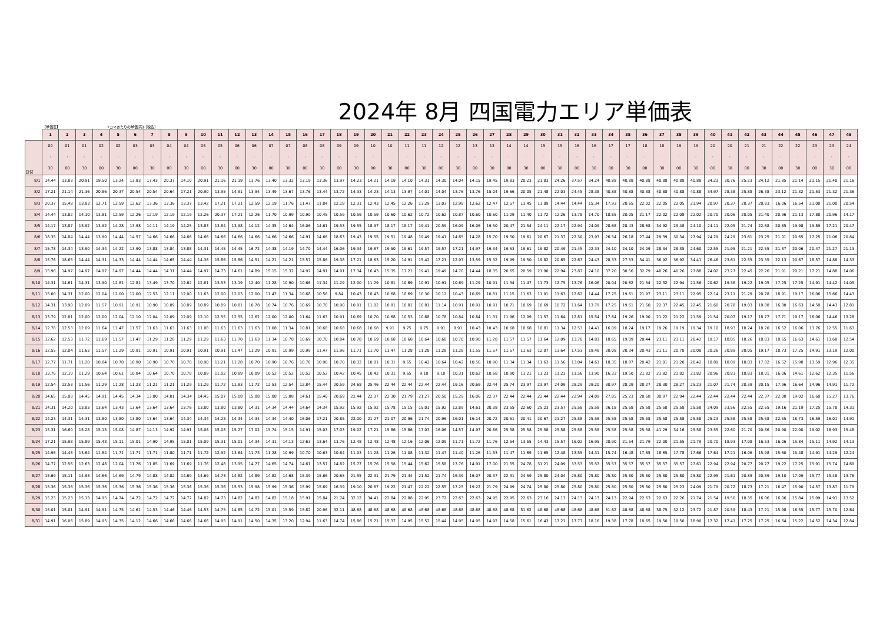2024年 8月 四国電力エリア単価表
【単価表】 1コマあたりの単価(円)［税込］
| | 1 | 2 | 3 | 4 | 5 | 6 | 7 | 8 | 9 | 10 | 11 | 12 | 13 | 14 | 15 | 16 | 17 | 18 | 19 | 20 | 21 | 22 | 23 | 24 | 25 | 26 | 27 | 28 | 29 | 30 | 31 | 32 | 33 | 34 | 35 | 36 | 37 | 38 | 39 | 40 | 41 | 42 | 43 | 44 | 45 | 46 | 47 | 48 |
| 日付 | 00 : 30 | 01 : 00 | 01 : 30 | 02 : 00 | 02 : 30 | 03 : 00 | 03 : 30 | 04 : 00 | 04 : 30 | 05 : 00 | 05 : 30 | 06 : 00 | 06 : 30 | 07 : 00 | 07 : 30 | 08 : 00 | 08 : 30 | 09 : 00 | 09 : 30 | 10 : 00 | 10 : 30 | 11 : 00 | 11 : 30 | 12 : 00 | 12 : 30 | 13 : 00 | 13 : 30 | 14 : 00 | 14 : 30 | 15 : 00 | 15 : 30 | 16 : 00 | 16 : 30 | 17 : 00 | 17 : 30 | 18 : 00 | 18 : 30 | 19 : 00 | 19 : 30 | 20 : 00 | 20 : 30 | 21 : 00 | 21 : 30 | 22 : 00 | 22 : 30 | 23 : 00 | 23 : 30 | 24 : 00 |
| 8/1 | 14.44 | 13.83 | 20.91 | 19.50 | 13.24 | 13.83 | 17.43 | 20.37 | 14.10 | 20.91 | 21.16 | 21.19 | 13.76 | 13.40 | 13.32 | 13.19 | 13.36 | 13.97 | 14.23 | 14.21 | 14.19 | 14.10 | 14.31 | 14.30 | 14.04 | 14.15 | 19.45 | 19.83 | 20.23 | 21.83 | 24.26 | 37.57 | 34.24 | 40.88 | 40.88 | 40.88 | 40.88 | 40.88 | 40.88 | 34.23 | 30.76 | 25.23 | 24.12 | 21.85 | 21.14 | 21.15 | 21.40 | 21.16 |
| 8/2 | 17.21 | 21.14 | 21.36 | 20.86 | 20.37 | 20.54 | 20.54 | 20.64 | 17.21 | 20.90 | 13.95 | 14.91 | 13.94 | 13.49 | 13.67 | 13.76 | 13.44 | 13.72 | 14.33 | 14.23 | 14.13 | 13.97 | 14.01 | 14.04 | 13.76 | 13.76 | 15.04 | 19.66 | 20.05 | 21.48 | 22.03 | 24.45 | 28.38 | 40.88 | 40.88 | 40.88 | 40.88 | 40.88 | 40.88 | 34.97 | 28.38 | 25.88 | 26.38 | 23.12 | 21.32 | 21.53 | 21.32 | 21.36 |
| 8/3 | 20.37 | 15.48 | 13.83 | 12.71 | 12.59 | 12.62 | 13.36 | 13.36 | 13.37 | 13.42 | 17.21 | 17.21 | 12.59 | 12.19 | 11.76 | 11.47 | 11.84 | 12.19 | 12.31 | 12.43 | 12.45 | 12.26 | 13.29 | 13.03 | 12.98 | 12.62 | 12.47 | 12.57 | 13.45 | 13.89 | 14.44 | 14.44 | 15.34 | 17.93 | 20.65 | 22.02 | 22.05 | 22.05 | 21.94 | 20.97 | 20.37 | 20.37 | 20.83 | 16.06 | 16.54 | 21.00 | 21.00 | 20.54 |
| 8/4 | 14.44 | 13.82 | 14.10 | 13.81 | 12.59 | 12.26 | 12.19 | 12.19 | 12.19 | 12.26 | 20.37 | 17.21 | 12.26 | 11.70 | 10.99 | 10.90 | 10.45 | 10.59 | 10.59 | 10.59 | 10.60 | 10.62 | 10.72 | 10.62 | 10.87 | 10.60 | 10.60 | 11.29 | 11.40 | 11.72 | 12.26 | 13.78 | 14.70 | 18.85 | 20.05 | 21.17 | 22.02 | 22.08 | 22.02 | 20.70 | 20.06 | 20.05 | 21.40 | 20.96 | 21.13 | 17.88 | 20.96 | 14.17 |
| 8/5 | 14.17 | 13.87 | 13.92 | 13.92 | 14.28 | 13.98 | 14.11 | 14.19 | 14.25 | 13.83 | 13.84 | 13.98 | 14.12 | 14.35 | 14.64 | 16.06 | 14.61 | 19.53 | 19.55 | 18.97 | 18.17 | 18.17 | 19.41 | 20.59 | 16.09 | 16.06 | 19.50 | 20.47 | 21.54 | 24.11 | 22.17 | 22.94 | 24.09 | 28.68 | 28.43 | 28.68 | 34.92 | 29.48 | 24.10 | 24.11 | 22.05 | 21.74 | 22.68 | 20.65 | 19.98 | 19.89 | 17.21 | 20.47 |
| 8/6 | 18.35 | 14.84 | 14.44 | 13.90 | 14.44 | 14.57 | 14.66 | 14.66 | 14.66 | 14.66 | 14.66 | 14.66 | 14.66 | 14.66 | 14.66 | 14.91 | 14.66 | 18.63 | 19.43 | 19.55 | 19.51 | 19.48 | 19.49 | 19.41 | 14.65 | 14.28 | 15.70 | 19.50 | 19.61 | 20.67 | 21.37 | 22.30 | 23.93 | 26.34 | 26.18 | 27.44 | 29.39 | 30.34 | 27.94 | 24.29 | 24.29 | 23.61 | 23.25 | 21.01 | 20.65 | 17.25 | 21.06 | 20.84 |
| 8/7 | 15.78 | 14.34 | 13.90 | 14.34 | 14.22 | 13.90 | 13.88 | 13.84 | 13.88 | 14.31 | 14.45 | 14.45 | 16.72 | 14.38 | 14.19 | 14.70 | 14.44 | 16.06 | 19.34 | 19.87 | 19.50 | 19.61 | 19.57 | 19.57 | 17.21 | 14.97 | 19.34 | 19.53 | 19.61 | 19.82 | 20.49 | 21.45 | 22.33 | 24.10 | 24.10 | 24.09 | 28.34 | 28.35 | 24.60 | 22.55 | 21.95 | 21.21 | 22.55 | 21.87 | 20.06 | 20.47 | 21.27 | 21.13 |
| 8/8 | 15.76 | 18.65 | 14.44 | 14.31 | 14.33 | 14.44 | 14.44 | 14.65 | 14.44 | 14.38 | 15.86 | 15.86 | 14.51 | 14.21 | 14.21 | 15.57 | 15.86 | 19.38 | 17.21 | 18.63 | 15.20 | 14.91 | 15.42 | 17.21 | 12.97 | 13.59 | 15.32 | 19.99 | 19.50 | 19.82 | 20.65 | 22.67 | 24.43 | 28.33 | 27.53 | 34.41 | 36.92 | 36.92 | 34.41 | 26.46 | 23.61 | 22.55 | 23.35 | 22.13 | 20.67 | 18.57 | 14.88 | 14.33 |
| 8/9 | 15.98 | 14.97 | 14.97 | 14.97 | 14.97 | 14.44 | 14.44 | 14.31 | 14.44 | 14.97 | 14.73 | 14.61 | 14.89 | 15.15 | 15.32 | 14.97 | 14.91 | 14.91 | 17.34 | 16.43 | 15.35 | 17.21 | 19.41 | 19.49 | 14.70 | 14.44 | 18.35 | 20.65 | 20.59 | 21.90 | 22.94 | 23.87 | 24.10 | 37.20 | 30.56 | 32.79 | 40.26 | 40.26 | 27.88 | 24.02 | 23.27 | 22.45 | 22.26 | 21.01 | 20.21 | 17.21 | 14.88 | 14.06 |
| 8/10 | 14.31 | 14.61 | 14.31 | 13.90 | 12.81 | 12.81 | 13.49 | 13.70 | 12.62 | 12.81 | 13.53 | 13.19 | 12.40 | 11.28 | 10.90 | 10.66 | 11.34 | 11.29 | 12.00 | 11.29 | 10.81 | 10.69 | 10.91 | 10.91 | 10.69 | 11.29 | 10.91 | 11.34 | 11.47 | 11.73 | 12.75 | 13.76 | 16.06 | 20.04 | 20.62 | 21.54 | 22.32 | 22.94 | 21.56 | 20.62 | 19.36 | 19.22 | 19.05 | 17.25 | 17.25 | 14.91 | 14.42 | 14.05 |
| 8/11 | 15.00 | 14.31 | 12.00 | 12.04 | 12.00 | 12.00 | 12.53 | 12.11 | 12.00 | 11.63 | 12.00 | 12.03 | 12.00 | 11.47 | 11.34 | 10.68 | 10.56 | 9.84 | 10.43 | 10.43 | 10.68 | 10.69 | 10.30 | 10.12 | 10.43 | 10.69 | 10.81 | 11.15 | 11.63 | 11.01 | 11.63 | 12.62 | 14.44 | 17.25 | 19.61 | 21.97 | 23.11 | 23.11 | 22.95 | 22.14 | 23.11 | 21.29 | 20.78 | 18.91 | 19.17 | 16.06 | 15.66 | 14.43 |
| 8/12 | 14.31 | 13.90 | 12.09 | 11.57 | 10.91 | 10.91 | 10.90 | 10.89 | 10.89 | 10.89 | 10.89 | 10.81 | 10.78 | 10.74 | 10.76 | 10.69 | 10.70 | 10.90 | 10.91 | 11.02 | 10.91 | 10.81 | 10.81 | 11.14 | 10.91 | 10.91 | 10.91 | 10.71 | 10.69 | 10.69 | 10.72 | 11.64 | 13.79 | 17.25 | 19.61 | 21.60 | 22.37 | 22.45 | 22.45 | 21.60 | 20.78 | 19.03 | 18.88 | 16.80 | 16.63 | 14.50 | 14.43 | 12.81 |
| 8/13 | 13.79 | 12.81 | 12.00 | 12.00 | 12.04 | 12.10 | 12.04 | 12.09 | 12.09 | 12.10 | 12.55 | 12.55 | 12.62 | 12.00 | 12.00 | 11.64 | 11.63 | 10.91 | 10.69 | 10.70 | 10.68 | 10.53 | 10.68 | 10.78 | 10.84 | 10.84 | 11.31 | 11.96 | 12.09 | 11.57 | 11.64 | 12.81 | 15.54 | 17.64 | 19.26 | 19.90 | 21.22 | 21.22 | 21.59 | 21.54 | 20.07 | 19.17 | 18.77 | 17.71 | 19.17 | 16.06 | 14.46 | 13.28 |
| 8/14 | 12.78 | 12.53 | 12.09 | 11.64 | 11.47 | 11.57 | 11.63 | 11.63 | 11.63 | 11.08 | 11.63 | 11.63 | 11.63 | 11.08 | 11.34 | 10.81 | 10.68 | 10.68 | 10.68 | 10.68 | 9.91 | 9.75 | 9.75 | 9.91 | 9.91 | 10.43 | 10.43 | 10.68 | 10.68 | 10.81 | 11.34 | 12.53 | 14.41 | 16.09 | 18.24 | 19.17 | 19.26 | 19.19 | 19.34 | 19.10 | 18.93 | 18.24 | 18.20 | 16.52 | 16.06 | 13.76 | 12.55 | 11.63 |
| 8/15 | 12.62 | 12.53 | 11.72 | 11.69 | 11.57 | 11.47 | 11.29 | 11.28 | 11.29 | 11.29 | 11.63 | 11.70 | 11.63 | 11.34 | 10.78 | 10.69 | 10.70 | 10.84 | 10.78 | 10.69 | 10.68 | 10.68 | 10.64 | 10.68 | 10.70 | 10.90 | 11.28 | 11.57 | 11.57 | 11.64 | 12.09 | 13.70 | 14.81 | 18.65 | 19.09 | 20.44 | 23.11 | 23.11 | 20.42 | 19.17 | 18.85 | 18.26 | 18.83 | 18.65 | 16.63 | 14.61 | 13.68 | 12.54 |
| 8/16 | 12.55 | 12.04 | 11.63 | 11.57 | 11.29 | 10.91 | 10.91 | 10.91 | 10.91 | 10.91 | 10.91 | 11.47 | 11.29 | 10.91 | 10.99 | 10.99 | 11.47 | 11.96 | 11.71 | 11.70 | 11.47 | 11.28 | 11.28 | 11.28 | 11.28 | 11.55 | 11.57 | 11.57 | 11.63 | 12.07 | 13.64 | 17.53 | 19.48 | 20.08 | 20.34 | 20.43 | 21.11 | 20.78 | 20.08 | 20.26 | 20.89 | 20.05 | 19.17 | 18.73 | 17.25 | 14.91 | 13.19 | 12.00 |
| 8/17 | 12.77 | 11.71 | 11.28 | 10.84 | 10.78 | 10.90 | 10.90 | 10.78 | 10.78 | 10.90 | 11.21 | 11.28 | 10.70 | 10.90 | 10.76 | 10.78 | 10.90 | 10.70 | 10.32 | 10.01 | 10.31 | 9.65 | 10.42 | 10.64 | 10.42 | 10.56 | 10.90 | 11.34 | 11.34 | 11.63 | 11.56 | 13.04 | 14.61 | 18.35 | 18.87 | 20.42 | 21.01 | 21.20 | 20.42 | 18.89 | 18.89 | 18.83 | 17.82 | 16.52 | 15.98 | 13.59 | 12.96 | 12.35 |
| 8/18 | 13.76 | 12.10 | 11.29 | 10.64 | 10.61 | 10.84 | 10.64 | 10.70 | 10.78 | 10.89 | 11.02 | 10.89 | 10.89 | 10.52 | 10.52 | 10.52 | 10.52 | 10.42 | 10.45 | 10.42 | 10.31 | 9.65 | 9.18 | 9.18 | 10.31 | 10.62 | 10.68 | 10.90 | 11.21 | 11.23 | 11.23 | 11.56 | 13.90 | 16.33 | 19.50 | 21.82 | 21.82 | 21.82 | 21.82 | 20.96 | 20.83 | 18.83 | 18.01 | 16.06 | 14.61 | 12.62 | 12.35 | 11.56 |
| 8/19 | 12.54 | 12.53 | 11.56 | 11.29 | 11.28 | 11.23 | 11.21 | 11.21 | 11.29 | 11.29 | 11.72 | 11.83 | 11.72 | 12.53 | 12.54 | 12.84 | 15.44 | 20.59 | 24.68 | 25.46 | 22.44 | 22.44 | 22.44 | 22.44 | 19.16 | 20.69 | 22.44 | 25.74 | 23.97 | 23.97 | 24.09 | 28.29 | 29.20 | 30.97 | 28.29 | 28.27 | 28.30 | 28.27 | 25.23 | 21.07 | 21.74 | 20.39 | 20.15 | 17.96 | 16.64 | 14.96 | 14.91 | 11.72 |
| 8/20 | 14.65 | 15.08 | 14.45 | 14.91 | 14.45 | 14.34 | 13.80 | 14.01 | 14.34 | 14.45 | 15.07 | 15.08 | 15.08 | 15.08 | 15.08 | 14.61 | 15.48 | 20.69 | 22.44 | 22.37 | 22.30 | 21.79 | 21.27 | 20.50 | 15.29 | 16.06 | 22.37 | 22.44 | 22.44 | 22.44 | 22.44 | 22.94 | 24.09 | 27.85 | 25.23 | 28.68 | 30.97 | 22.94 | 22.44 | 22.44 | 22.44 | 22.44 | 22.37 | 22.00 | 19.02 | 16.60 | 15.27 | 13.76 |
| 8/21 | 14.31 | 14.20 | 13.83 | 13.64 | 13.43 | 13.64 | 13.64 | 13.64 | 13.76 | 13.80 | 13.80 | 13.80 | 14.31 | 14.34 | 14.44 | 14.64 | 14.34 | 15.92 | 15.92 | 15.92 | 15.78 | 15.15 | 15.01 | 15.92 | 12.89 | 14.61 | 20.38 | 23.55 | 22.60 | 25.23 | 23.57 | 25.58 | 25.58 | 26.18 | 25.58 | 25.58 | 25.58 | 25.58 | 25.58 | 24.09 | 23.56 | 22.55 | 22.55 | 19.16 | 21.19 | 17.25 | 15.78 | 14.31 |
| 8/22 | 14.23 | 14.31 | 14.31 | 13.80 | 13.80 | 13.80 | 13.64 | 13.64 | 14.34 | 14.34 | 14.23 | 14.34 | 14.34 | 14.34 | 14.40 | 16.06 | 17.21 | 20.85 | 22.00 | 21.27 | 21.07 | 20.96 | 21.74 | 20.96 | 16.01 | 16.14 | 20.72 | 20.51 | 20.41 | 20.67 | 21.27 | 25.58 | 25.58 | 25.58 | 25.58 | 25.58 | 25.58 | 25.58 | 25.58 | 25.23 | 25.58 | 25.58 | 25.58 | 22.55 | 18.73 | 16.59 | 16.01 | 14.91 |
| 8/23 | 15.31 | 16.60 | 15.28 | 15.15 | 15.08 | 14.87 | 14.13 | 14.92 | 14.91 | 15.08 | 15.08 | 15.27 | 17.02 | 15.74 | 15.15 | 14.91 | 15.03 | 17.03 | 19.02 | 17.21 | 15.86 | 15.86 | 17.03 | 16.06 | 14.57 | 14.97 | 20.86 | 25.58 | 25.58 | 25.58 | 25.58 | 25.58 | 25.58 | 25.58 | 25.58 | 25.58 | 41.29 | 34.16 | 25.58 | 23.55 | 22.60 | 21.70 | 20.86 | 20.90 | 22.00 | 19.02 | 18.93 | 15.48 |
| 8/24 | 17.21 | 15.98 | 15.89 | 15.48 | 15.11 | 15.01 | 14.90 | 14.95 | 15.01 | 15.09 | 15.31 | 15.01 | 14.34 | 14.31 | 14.13 | 12.63 | 13.64 | 13.76 | 12.48 | 12.48 | 12.48 | 12.16 | 12.06 | 12.09 | 11.71 | 11.72 | 11.76 | 12.54 | 13.55 | 14.43 | 15.57 | 16.02 | 16.95 | 20.90 | 21.54 | 21.79 | 22.00 | 21.55 | 21.79 | 20.70 | 18.93 | 17.08 | 16.53 | 16.06 | 15.84 | 15.11 | 14.92 | 14.13 |
| 8/25 | 14.98 | 14.48 | 13.64 | 11.84 | 11.71 | 11.71 | 11.71 | 11.80 | 11.71 | 11.72 | 12.92 | 13.64 | 11.73 | 11.28 | 10.99 | 10.70 | 10.63 | 10.64 | 11.03 | 11.28 | 11.26 | 11.08 | 11.32 | 11.47 | 11.40 | 11.26 | 11.33 | 11.47 | 11.69 | 11.65 | 12.48 | 13.55 | 14.31 | 15.74 | 16.48 | 17.65 | 18.65 | 17.78 | 17.66 | 17.64 | 17.21 | 16.06 | 15.98 | 15.60 | 15.48 | 14.91 | 14.29 | 12.24 |
| 8/26 | 14.77 | 12.56 | 12.63 | 12.48 | 12.04 | 11.76 | 11.85 | 11.69 | 11.69 | 11.76 | 12.48 | 13.95 | 14.77 | 14.65 | 14.74 | 14.61 | 13.57 | 14.82 | 15.77 | 15.76 | 15.58 | 15.44 | 15.62 | 15.58 | 13.76 | 14.91 | 17.00 | 21.55 | 24.78 | 31.21 | 24.09 | 33.53 | 35.57 | 35.57 | 35.57 | 35.57 | 35.57 | 35.57 | 27.61 | 22.94 | 22.94 | 20.77 | 20.77 | 19.22 | 17.25 | 15.91 | 15.74 | 14.69 |
| 8/27 | 15.69 | 15.11 | 14.98 | 14.66 | 14.69 | 14.79 | 14.88 | 14.82 | 14.69 | 14.69 | 14.73 | 14.82 | 14.89 | 14.82 | 14.68 | 15.39 | 15.66 | 20.65 | 21.55 | 22.31 | 21.79 | 21.44 | 21.52 | 21.74 | 16.39 | 16.07 | 20.37 | 22.31 | 24.59 | 25.80 | 24.04 | 25.80 | 25.80 | 25.80 | 25.80 | 25.80 | 25.80 | 25.80 | 25.80 | 22.95 | 21.61 | 20.89 | 20.89 | 19.10 | 17.09 | 15.77 | 15.48 | 13.76 |
| 8/28 | 15.36 | 15.36 | 15.36 | 15.36 | 15.36 | 15.36 | 15.36 | 15.36 | 15.36 | 15.36 | 15.36 | 15.53 | 15.98 | 15.99 | 15.36 | 15.99 | 15.69 | 16.39 | 19.10 | 20.67 | 19.22 | 21.47 | 22.22 | 22.55 | 17.25 | 19.22 | 21.79 | 24.99 | 24.74 | 25.80 | 25.80 | 25.80 | 25.80 | 25.80 | 25.80 | 25.80 | 25.80 | 25.23 | 24.09 | 21.79 | 20.72 | 18.73 | 17.21 | 16.47 | 15.90 | 14.57 | 13.87 | 11.79 |
| 8/29 | 15.23 | 15.23 | 15.13 | 14.95 | 14.74 | 14.72 | 14.72 | 14.72 | 14.72 | 14.82 | 14.73 | 14.82 | 14.82 | 14.82 | 15.18 | 15.91 | 15.84 | 21.74 | 32.12 | 34.41 | 22.84 | 22.88 | 22.95 | 23.72 | 22.63 | 22.63 | 24.95 | 22.95 | 22.63 | 23.16 | 24.13 | 24.13 | 24.13 | 24.13 | 22.94 | 22.63 | 22.63 | 22.26 | 21.74 | 21.54 | 19.50 | 18.35 | 16.06 | 16.06 | 15.84 | 15.09 | 14.91 | 13.52 |
| 8/30 | 15.01 | 15.01 | 14.91 | 14.91 | 14.75 | 14.61 | 14.53 | 14.46 | 14.46 | 14.53 | 14.75 | 14.85 | 14.72 | 15.01 | 15.59 | 15.82 | 20.96 | 32.11 | 48.68 | 48.68 | 48.68 | 48.68 | 48.68 | 48.68 | 48.68 | 48.68 | 48.68 | 48.68 | 51.62 | 48.68 | 48.68 | 48.68 | 48.68 | 51.62 | 48.68 | 48.68 | 38.75 | 32.12 | 23.72 | 21.87 | 20.59 | 18.43 | 17.21 | 15.98 | 16.35 | 15.77 | 15.70 | 12.64 |
| 8/31 | 14.91 | 16.06 | 15.89 | 14.95 | 14.35 | 14.12 | 14.66 | 14.66 | 14.66 | 14.66 | 14.95 | 14.91 | 14.50 | 14.35 | 13.20 | 12.94 | 11.63 | 14.74 | 15.86 | 15.71 | 15.37 | 14.95 | 15.52 | 15.44 | 14.95 | 14.95 | 14.92 | 14.58 | 15.61 | 16.43 | 17.21 | 17.77 | 18.16 | 19.38 | 17.78 | 18.65 | 19.50 | 19.50 | 18.90 | 17.32 | 17.41 | 17.25 | 17.25 | 16.64 | 15.22 | 14.52 | 14.34 | 12.84 |